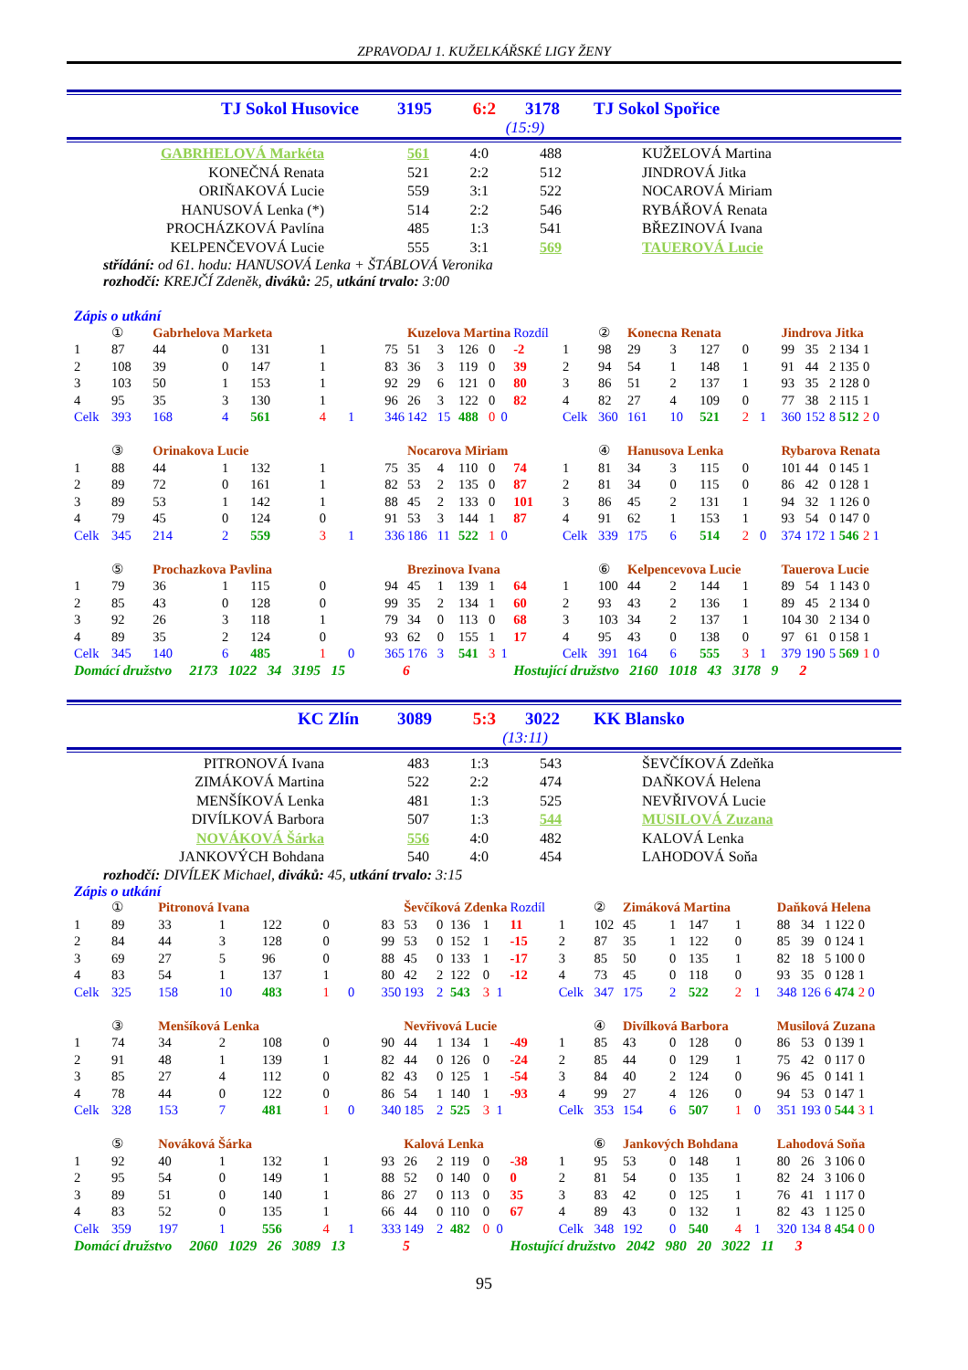ZPRAVODAJ 1. KUŽELKÁŘSKÉ LIGY ŽENY
TJ Sokol Husovice 3195 6:2 3178 TJ Sokol Spořice
(15:9)
| GABRHELOVÁ Markéta | 561 | 4:0 | 488 | KUŽELOVÁ Martina |
| KONEČNÁ Renata | 521 | 2:2 | 512 | JINDROVÁ Jitka |
| ORIŇAKOVÁ Lucie | 559 | 3:1 | 522 | NOCAROVÁ Miriam |
| HANUSOVÁ Lenka (*) | 514 | 2:2 | 546 | RYBÁŘOVÁ Renata |
| PROCHÁZKOVÁ Pavlína | 485 | 1:3 | 541 | BŘEZINOVÁ Ivana |
| KELPENČEVOVÁ Lucie | 555 | 3:1 | 569 | TAUEROVÁ Lucie |
střídání: od 61. hodu: HANUSOVÁ Lenka + ŠTÁBLOVÁ Veronika
rozhodčí: KREJČÍ Zdeněk, diváků: 25, utkání trvalo: 3:00
Zápis o utkání
| | ① | Gabrhelova Marketa | | | | | | | Kuzelova Martina | | | | | Rozdíl | | ② | Konecna Renata | | | | | | Jindrova Jitka | | | | | |
| 1 | 87 | 44 | 0 | 131 | 1 | | | 75 | 51 | 3 | 126 | 0 | | -2 | 1 | 98 | 29 | 3 | 127 | 0 | | | 99 | 35 | 2 | 134 | 1 | |
| 2 | 108 | 39 | 0 | 147 | 1 | | | 83 | 36 | 3 | 119 | 0 | | 39 | 2 | 94 | 54 | 1 | 148 | 1 | | | 91 | 44 | 2 | 135 | 0 | |
| 3 | 103 | 50 | 1 | 153 | 1 | | | 92 | 29 | 6 | 121 | 0 | | 80 | 3 | 86 | 51 | 2 | 137 | 1 | | | 93 | 35 | 2 | 128 | 0 | |
| 4 | 95 | 35 | 3 | 130 | 1 | | | 96 | 26 | 3 | 122 | 0 | | 82 | 4 | 82 | 27 | 4 | 109 | 0 | | | 77 | 38 | 2 | 115 | 1 | |
| Celk | 393 | 168 | 4 | 561 | 4 | 1 | | 346 | 142 | 15 | 488 | 0 | 0 | | Celk | 360 | 161 | 10 | 521 | 2 | 1 | | 360 | 152 | 8 | 512 | 2 | 0 |
| | ③ | Orinakova Lucie | | | | | | | Nocarova Miriam | | | | | | | ④ | Hanusova Lenka | | | | | | Rybarova Renata | | | | | |
| 1 | 88 | 44 | 1 | 132 | 1 | | | 75 | 35 | 4 | 110 | 0 | | 74 | 1 | 81 | 34 | 3 | 115 | 0 | | | 101 | 44 | 0 | 145 | 1 | |
| 2 | 89 | 72 | 0 | 161 | 1 | | | 82 | 53 | 2 | 135 | 0 | | 87 | 2 | 81 | 34 | 0 | 115 | 0 | | | 86 | 42 | 0 | 128 | 1 | |
| 3 | 89 | 53 | 1 | 142 | 1 | | | 88 | 45 | 2 | 133 | 0 | | 101 | 3 | 86 | 45 | 2 | 131 | 1 | | | 94 | 32 | 1 | 126 | 0 | |
| 4 | 79 | 45 | 0 | 124 | 0 | | | 91 | 53 | 3 | 144 | 1 | | 87 | 4 | 91 | 62 | 1 | 153 | 1 | | | 93 | 54 | 0 | 147 | 0 | |
| Celk | 345 | 214 | 2 | 559 | 3 | 1 | | 336 | 186 | 11 | 522 | 1 | 0 | | Celk | 339 | 175 | 6 | 514 | 2 | 0 | | 374 | 172 | 1 | 546 | 2 | 1 |
| | ⑤ | Prochazkova Pavlina | | | | | | | Brezinova Ivana | | | | | | | ⑥ | Kelpencevova Lucie | | | | | | Tauerova Lucie | | | | | |
| 1 | 79 | 36 | 1 | 115 | 0 | | | 94 | 45 | 1 | 139 | 1 | | 64 | 1 | 100 | 44 | 2 | 144 | 1 | | | 89 | 54 | 1 | 143 | 0 | |
| 2 | 85 | 43 | 0 | 128 | 0 | | | 99 | 35 | 2 | 134 | 1 | | 60 | 2 | 93 | 43 | 2 | 136 | 1 | | | 89 | 45 | 2 | 134 | 0 | |
| 3 | 92 | 26 | 3 | 118 | 1 | | | 79 | 34 | 0 | 113 | 0 | | 68 | 3 | 103 | 34 | 2 | 137 | 1 | | | 104 | 30 | 2 | 134 | 0 | |
| 4 | 89 | 35 | 2 | 124 | 0 | | | 93 | 62 | 0 | 155 | 1 | | 17 | 4 | 95 | 43 | 0 | 138 | 0 | | | 97 | 61 | 0 | 158 | 1 | |
| Celk | 345 | 140 | 6 | 485 | 1 | 0 | | 365 | 176 | 3 | 541 | 3 | 1 | | Celk | 391 | 164 | 6 | 555 | 3 | 1 | | 379 | 190 | 5 | 569 | 1 | 0 |
| Domácí družstvo 2173 1022 34 3195 15 | | | | | | 6 | | | | | | | | Hostující družstvo 2160 1018 43 3178 9 | | | | | | | | | 2 | | | | | |
KC Zlín 3089 5:3 3022 KK Blansko
(13:11)
| PITRONOVÁ Ivana | 483 | 1:3 | 543 | ŠEVČÍKOVÁ Zdeňka |
| ZIMÁKOVÁ Martina | 522 | 2:2 | 474 | DAŇKOVÁ Helena |
| MENŠÍKOVÁ Lenka | 481 | 1:3 | 525 | NEVŘIVOVÁ Lucie |
| DIVÍLKOVÁ Barbora | 507 | 1:3 | 544 | MUSILOVÁ Zuzana |
| NOVÁKOVÁ Šárka | 556 | 4:0 | 482 | KALOVÁ Lenka |
| JANKOVÝCH Bohdana | 540 | 4:0 | 454 | LAHODOVÁ Soňa |
rozhodčí: DIVÍLEK Michael, diváků: 45, utkání trvalo: 3:15
Zápis o utkání
| | ① | Pitronová Ivana | | | | | | | Ševčíková Zdenka | | | | | Rozdíl | | ② | Zimáková Martina | | | | | | Daňková Helena | | | | | |
| 1 | 89 | 33 | 1 | 122 | 0 | | | 83 | 53 | 0 | 136 | 1 | | 11 | 1 | 102 | 45 | 1 | 147 | 1 | | | 88 | 34 | 1 | 122 | 0 | |
| 2 | 84 | 44 | 3 | 128 | 0 | | | 99 | 53 | 0 | 152 | 1 | | -15 | 2 | 87 | 35 | 1 | 122 | 0 | | | 85 | 39 | 0 | 124 | 1 | |
| 3 | 69 | 27 | 5 | 96 | 0 | | | 88 | 45 | 0 | 133 | 1 | | -17 | 3 | 85 | 50 | 0 | 135 | 1 | | | 82 | 18 | 5 | 100 | 0 | |
| 4 | 83 | 54 | 1 | 137 | 1 | | | 80 | 42 | 2 | 122 | 0 | | -12 | 4 | 73 | 45 | 0 | 118 | 0 | | | 93 | 35 | 0 | 128 | 1 | |
| Celk | 325 | 158 | 10 | 483 | 1 | 0 | | 350 | 193 | 2 | 543 | 3 | 1 | | Celk | 347 | 175 | 2 | 522 | 2 | 1 | | 348 | 126 | 6 | 474 | 2 | 0 |
| | ③ | Menšíková Lenka | | | | | | | Nevřivová Lucie | | | | | | | ④ | Divílková Barbora | | | | | | Musilová Zuzana | | | | | |
| 1 | 74 | 34 | 2 | 108 | 0 | | | 90 | 44 | 1 | 134 | 1 | | -49 | 1 | 85 | 43 | 0 | 128 | 0 | | | 86 | 53 | 0 | 139 | 1 | |
| 2 | 91 | 48 | 1 | 139 | 1 | | | 82 | 44 | 0 | 126 | 0 | | -24 | 2 | 85 | 44 | 0 | 129 | 1 | | | 75 | 42 | 0 | 117 | 0 | |
| 3 | 85 | 27 | 4 | 112 | 0 | | | 82 | 43 | 0 | 125 | 1 | | -54 | 3 | 84 | 40 | 2 | 124 | 0 | | | 96 | 45 | 0 | 141 | 1 | |
| 4 | 78 | 44 | 0 | 122 | 0 | | | 86 | 54 | 1 | 140 | 1 | | -93 | 4 | 99 | 27 | 4 | 126 | 0 | | | 94 | 53 | 0 | 147 | 1 | |
| Celk | 328 | 153 | 7 | 481 | 1 | 0 | | 340 | 185 | 2 | 525 | 3 | 1 | | Celk | 353 | 154 | 6 | 507 | 1 | 0 | | 351 | 193 | 0 | 544 | 3 | 1 |
| | ⑤ | Nováková Šárka | | | | | | | Kalová Lenka | | | | | | | ⑥ | Jankových Bohdana | | | | | | Lahodová Soňa | | | | | |
| 1 | 92 | 40 | 1 | 132 | 1 | | | 93 | 26 | 2 | 119 | 0 | | -38 | 1 | 95 | 53 | 0 | 148 | 1 | | | 80 | 26 | 3 | 106 | 0 | |
| 2 | 95 | 54 | 0 | 149 | 1 | | | 88 | 52 | 0 | 140 | 0 | | 0 | 2 | 81 | 54 | 0 | 135 | 1 | | | 82 | 24 | 3 | 106 | 0 | |
| 3 | 89 | 51 | 0 | 140 | 1 | | | 86 | 27 | 0 | 113 | 0 | | 35 | 3 | 83 | 42 | 0 | 125 | 1 | | | 76 | 41 | 1 | 117 | 0 | |
| 4 | 83 | 52 | 0 | 135 | 1 | | | 66 | 44 | 0 | 110 | 0 | | 67 | 4 | 89 | 43 | 0 | 132 | 1 | | | 82 | 43 | 1 | 125 | 0 | |
| Celk | 359 | 197 | 1 | 556 | 4 | 1 | | 333 | 149 | 2 | 482 | 0 | 0 | | Celk | 348 | 192 | 0 | 540 | 4 | 1 | | 320 | 134 | 8 | 454 | 0 | 0 |
| Domácí družstvo 2060 1029 26 3089 13 | | | | | | 5 | | | | | | | | Hostující družstvo 2042 980 20 3022 11 | | | | | | | | | 3 | | | | | |
95